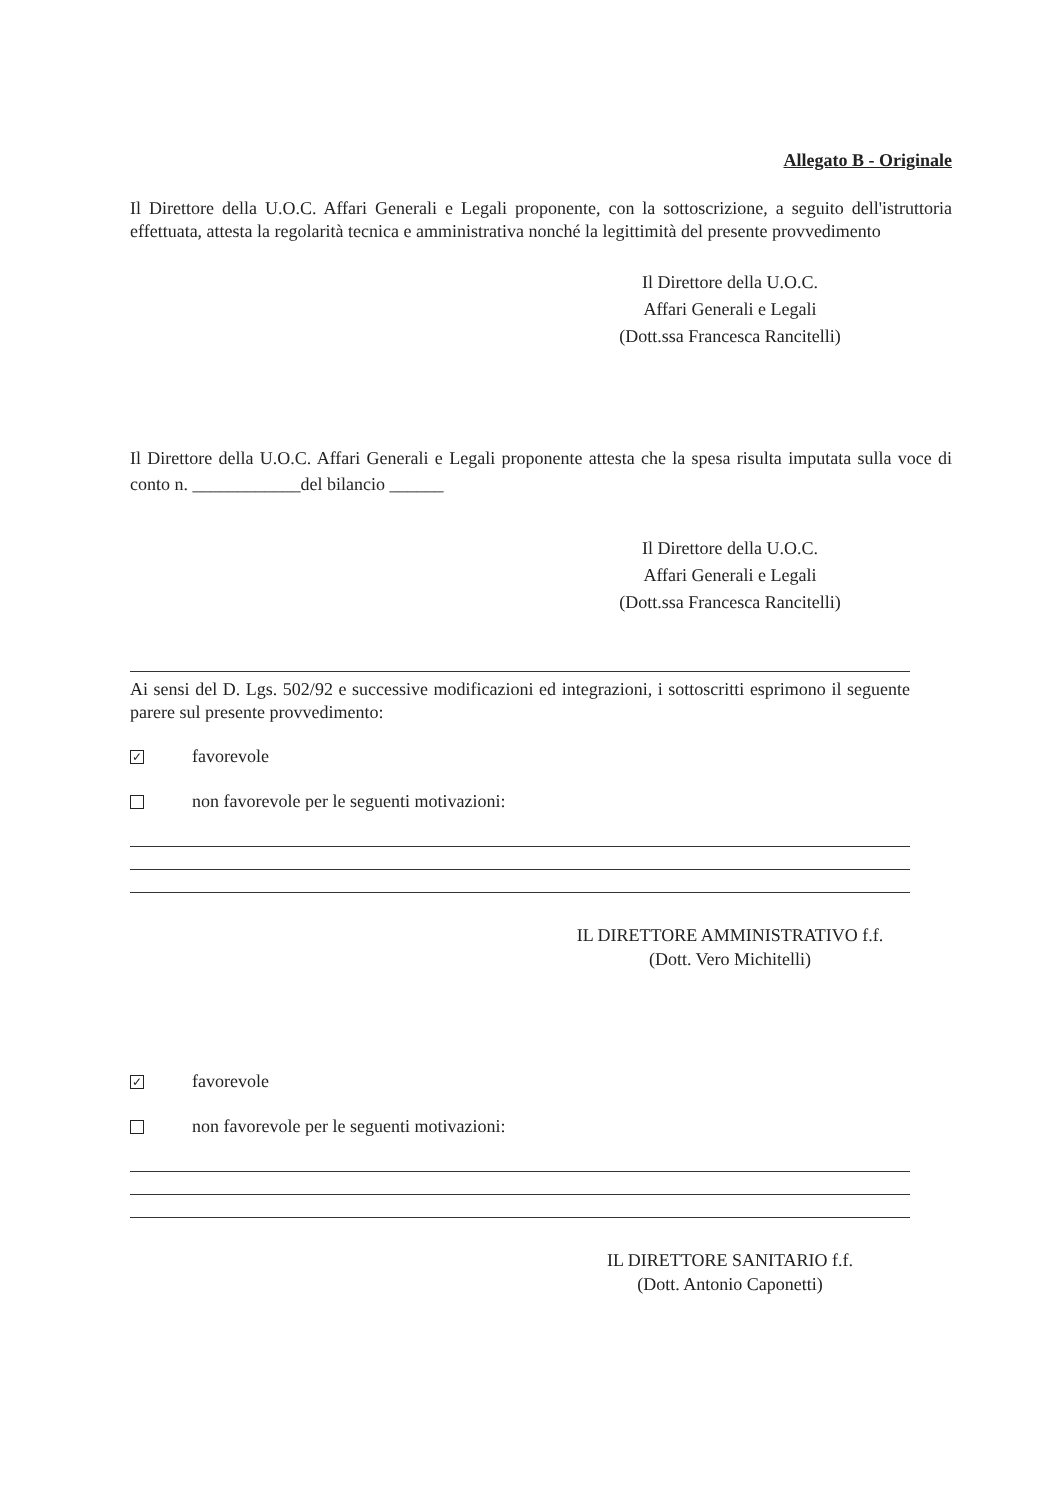Allegato B - Originale
Il Direttore della U.O.C. Affari Generali e Legali proponente, con la sottoscrizione, a seguito dell'istruttoria effettuata, attesta la regolarità tecnica e amministrativa nonché la legittimità del presente provvedimento
Il Direttore della U.O.C.
Affari Generali e Legali
(Dott.ssa Francesca Rancitelli)
Il Direttore della U.O.C. Affari Generali e Legali proponente attesta che la spesa risulta imputata sulla voce di conto n. ____________del bilancio ______
Il Direttore della U.O.C.
Affari Generali e Legali
(Dott.ssa Francesca Rancitelli)
Ai sensi del D. Lgs. 502/92 e successive modificazioni ed integrazioni, i sottoscritti esprimono il seguente parere sul presente provvedimento:
✓
favorevole
non favorevole per le seguenti motivazioni:
IL DIRETTORE AMMINISTRATIVO f.f.
(Dott. Vero Michitelli)
✓
favorevole
non favorevole per le seguenti motivazioni:
IL DIRETTORE SANITARIO f.f.
(Dott. Antonio Caponetti)